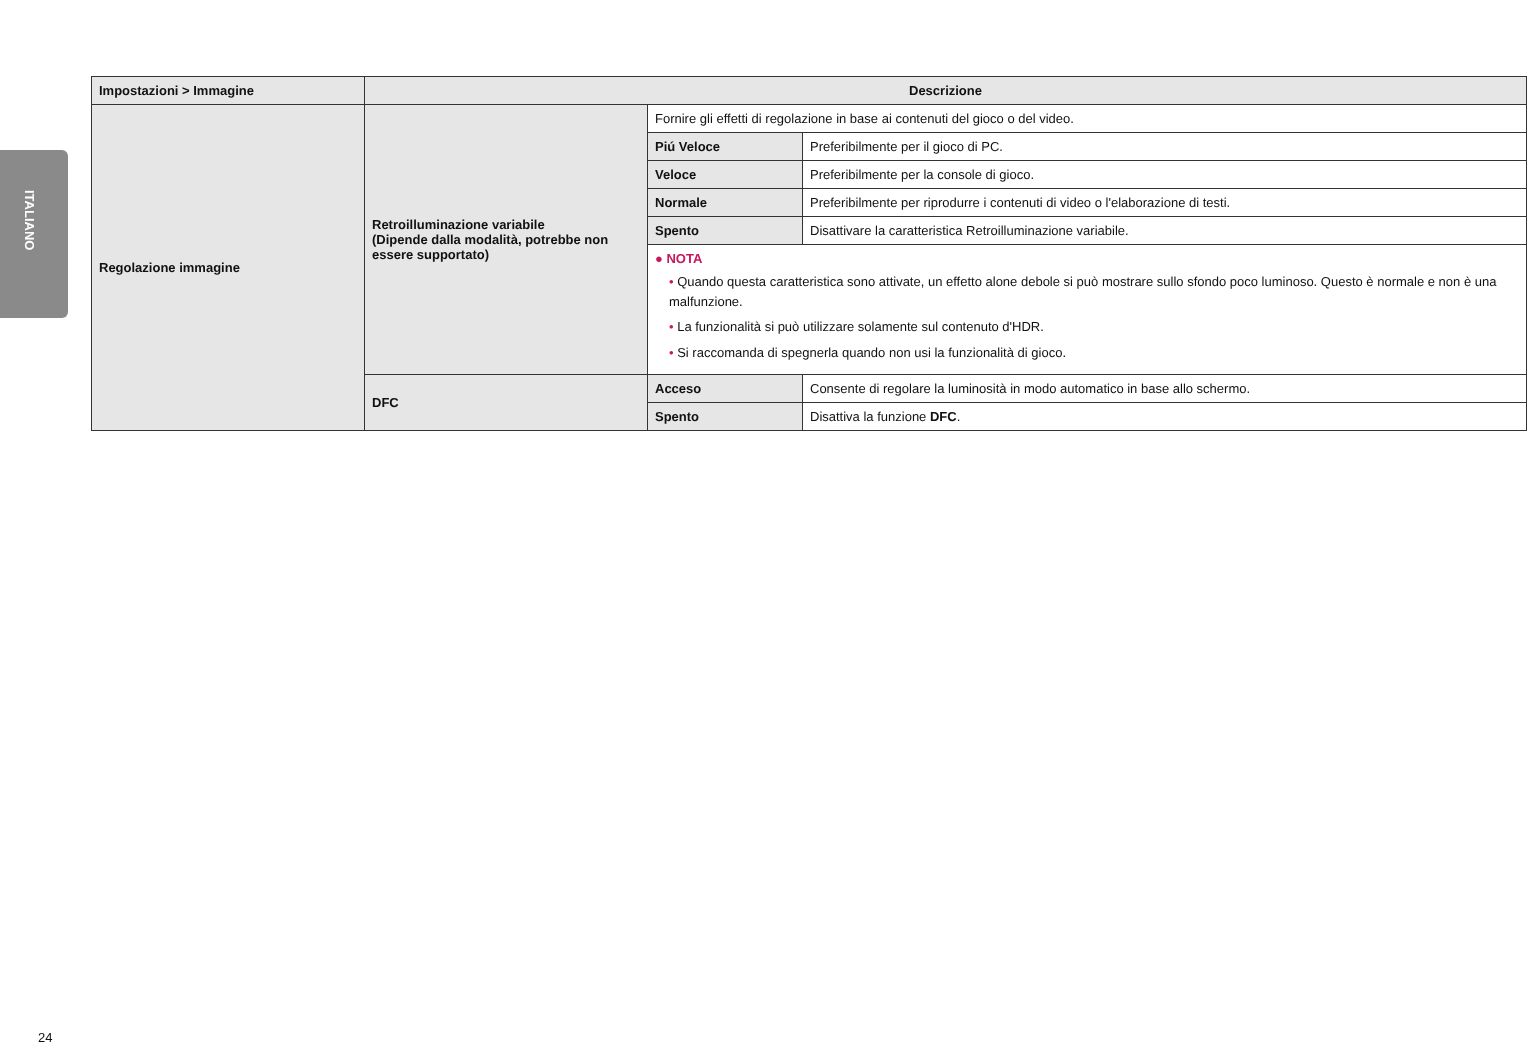ITALIANO
| Impostazioni > Immagine | Descrizione | | |
| --- | --- | --- | --- |
| Regolazione immagine | Retroilluminazione variabile (Dipende dalla modalità, potrebbe non essere supportato) | Fornire gli effetti di regolazione in base ai contenuti del gioco o del video. | |
| | | Piú Veloce | Preferibilmente per il gioco di PC. |
| | | Veloce | Preferibilmente per la console di gioco. |
| | | Normale | Preferibilmente per riprodurre i contenuti di video o l'elaborazione di testi. |
| | | Spento | Disattivare la caratteristica Retroilluminazione variabile. |
| | | ● NOTA • Quando questa caratteristica sono attivate, un effetto alone debole si può mostrare sullo sfondo poco luminoso. Questo è normale e non è una malfunzione. • La funzionalità si può utilizzare solamente sul contenuto d'HDR. • Si raccomanda di spegnerla quando non usi la funzionalità di gioco. | |
| | DFC | Acceso | Consente di regolare la luminosità in modo automatico in base allo schermo. |
| | | Spento | Disattiva la funzione DFC . |
24